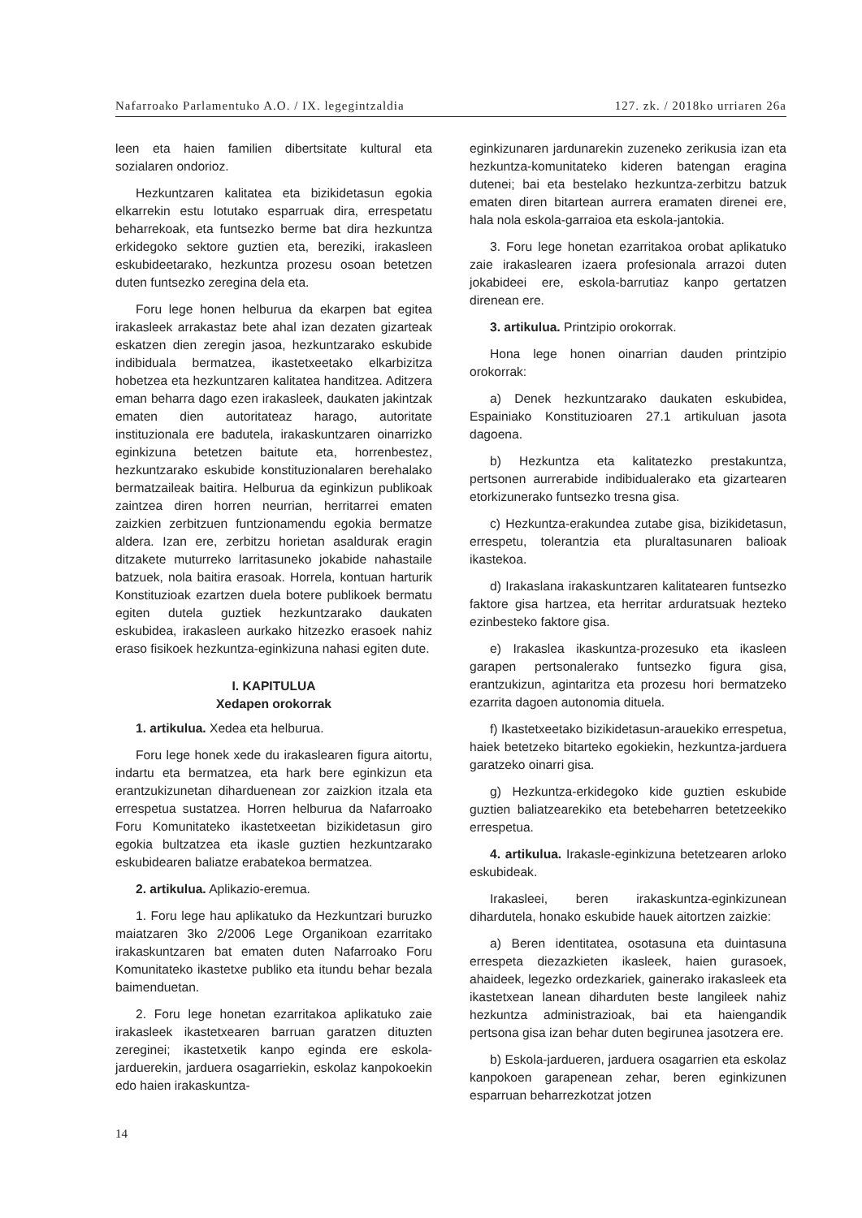Nafarroako Parlamentuko A.O. / IX. legegintzaldia 127. zk. / 2018ko urriaren 26a
leen eta haien familien dibertsitate kultural eta sozialaren ondorioz.
Hezkuntzaren kalitatea eta bizikidetasun egokia elkarrekin estu lotutako esparruak dira, errespetatu beharrekoak, eta funtsezko berme bat dira hezkuntza erkidegoko sektore guztien eta, bereziki, irakasleen eskubideetarako, hezkuntza prozesu osoan betetzen duten funtsezko zeregina dela eta.
Foru lege honen helburua da ekarpen bat egitea irakasleek arrakastaz bete ahal izan dezaten gizarteak eskatzen dien zeregin jasoa, hezkuntzarako eskubide indibiduala bermatzea, ikastetxeetako elkarbizitza hobetzea eta hezkuntzaren kalitatea handitzea. Aditzera eman beharra dago ezen irakasleek, daukaten jakintzak ematen dien autoritateaz harago, autoritate instituzionala ere badutela, irakaskuntzaren oinarrizko eginkizuna betetzen baitute eta, horrenbestez, hezkuntzarako eskubide konstituzionalaren berehalako bermatzaileak baitira. Helburua da eginkizun publikoak zaintzea diren horren neurrian, herritarrei ematen zaizkien zerbitzuen funtzionamendu egokia bermatze aldera. Izan ere, zerbitzu horietan asaldurak eragin ditzakete muturreko larritasuneko jokabide nahastaile batzuek, nola baitira erasoak. Horrela, kontuan harturik Konstituzioak ezartzen duela botere publikoek bermatu egiten dutela guztiek hezkuntzarako daukaten eskubidea, irakasleen aurkako hitzezko erasoek nahiz eraso fisikoek hezkuntza-eginkizuna nahasi egiten dute.
I. KAPITULUA
Xedapen orokorrak
1. artikulua. Xedea eta helburua.
Foru lege honek xede du irakaslearen figura aitortu, indartu eta bermatzea, eta hark bere eginkizun eta erantzukizunetan diharduenean zor zaizkion itzala eta errespetua sustatzea. Horren helburua da Nafarroako Foru Komunitateko ikastetxeetan bizikidetasun giro egokia bultzatzea eta ikasle guztien hezkuntzarako eskubidearen baliatze erabatekoa bermatzea.
2. artikulua. Aplikazio-eremua.
1. Foru lege hau aplikatuko da Hezkuntzari buruzko maiatzaren 3ko 2/2006 Lege Organikoan ezarritako irakaskuntzaren bat ematen duten Nafarroako Foru Komunitateko ikastetxe publiko eta itundu behar bezala baimenduetan.
2. Foru lege honetan ezarritakoa aplikatuko zaie irakasleek ikastetxearen barruan garatzen dituzten zereginei; ikastetxetik kanpo eginda ere eskola-jarduerekin, jarduera osagarriekin, eskolaz kanpokoekin edo haien irakaskuntza-
eginkizunaren jardunarekin zuzeneko zerikusia izan eta hezkuntza-komunitateko kideren batengan eragina dutenei; bai eta bestelako hezkuntza-zerbitzu batzuk ematen diren bitartean aurrera eramaten direnei ere, hala nola eskola-garraioa eta eskola-jantokia.
3. Foru lege honetan ezarritakoa orobat aplikatuko zaie irakaslearen izaera profesionala arrazoi duten jokabideei ere, eskola-barrutiaz kanpo gertatzen direnean ere.
3. artikulua. Printzipio orokorrak.
Hona lege honen oinarrian dauden printzipio orokorrak:
a) Denek hezkuntzarako daukaten eskubidea, Espainiako Konstituzioaren 27.1 artikuluan jasota dagoena.
b) Hezkuntza eta kalitatezko prestakuntza, pertsonen aurrerabide indibidualerako eta gizartearen etorkizunerako funtsezko tresna gisa.
c) Hezkuntza-erakundea zutabe gisa, bizikidetasun, errespetu, tolerantzia eta pluraltasunaren balioak ikastekoa.
d) Irakaslana irakaskuntzaren kalitatearen funtsezko faktore gisa hartzea, eta herritar arduratsuak hezteko ezinbesteko faktore gisa.
e) Irakaslea ikaskuntza-prozesuko eta ikasleen garapen pertsonalerako funtsezko figura gisa, erantzukizun, agintaritza eta prozesu hori bermatzeko ezarrita dagoen autonomia dituela.
f) Ikastetxeetako bizikidetasun-arauekiko errespetua, haiek betetzeko bitarteko egokiekin, hezkuntza-jarduera garatzeko oinarri gisa.
g) Hezkuntza-erkidegoko kide guztien eskubide guztien baliatzearekiko eta betebeharren betetzeekiko errespetua.
4. artikulua. Irakasle-eginkizuna betetzearen arloko eskubideak.
Irakasleei, beren irakaskuntza-eginkizunean dihardutela, honako eskubide hauek aitortzen zaizkie:
a) Beren identitatea, osotasuna eta duintasuna errespeta diezazkieten ikasleek, haien gurasoek, ahaideek, legezko ordezkariek, gainerako irakasleek eta ikastetxean lanean diharduten beste langileek nahiz hezkuntza administrazioak, bai eta haiengandik pertsona gisa izan behar duten begirunea jasotzera ere.
b) Eskola-jardueren, jarduera osagarrien eta eskolaz kanpokoen garapenean zehar, beren eginkizunen esparruan beharrezkotzat jotzen
14